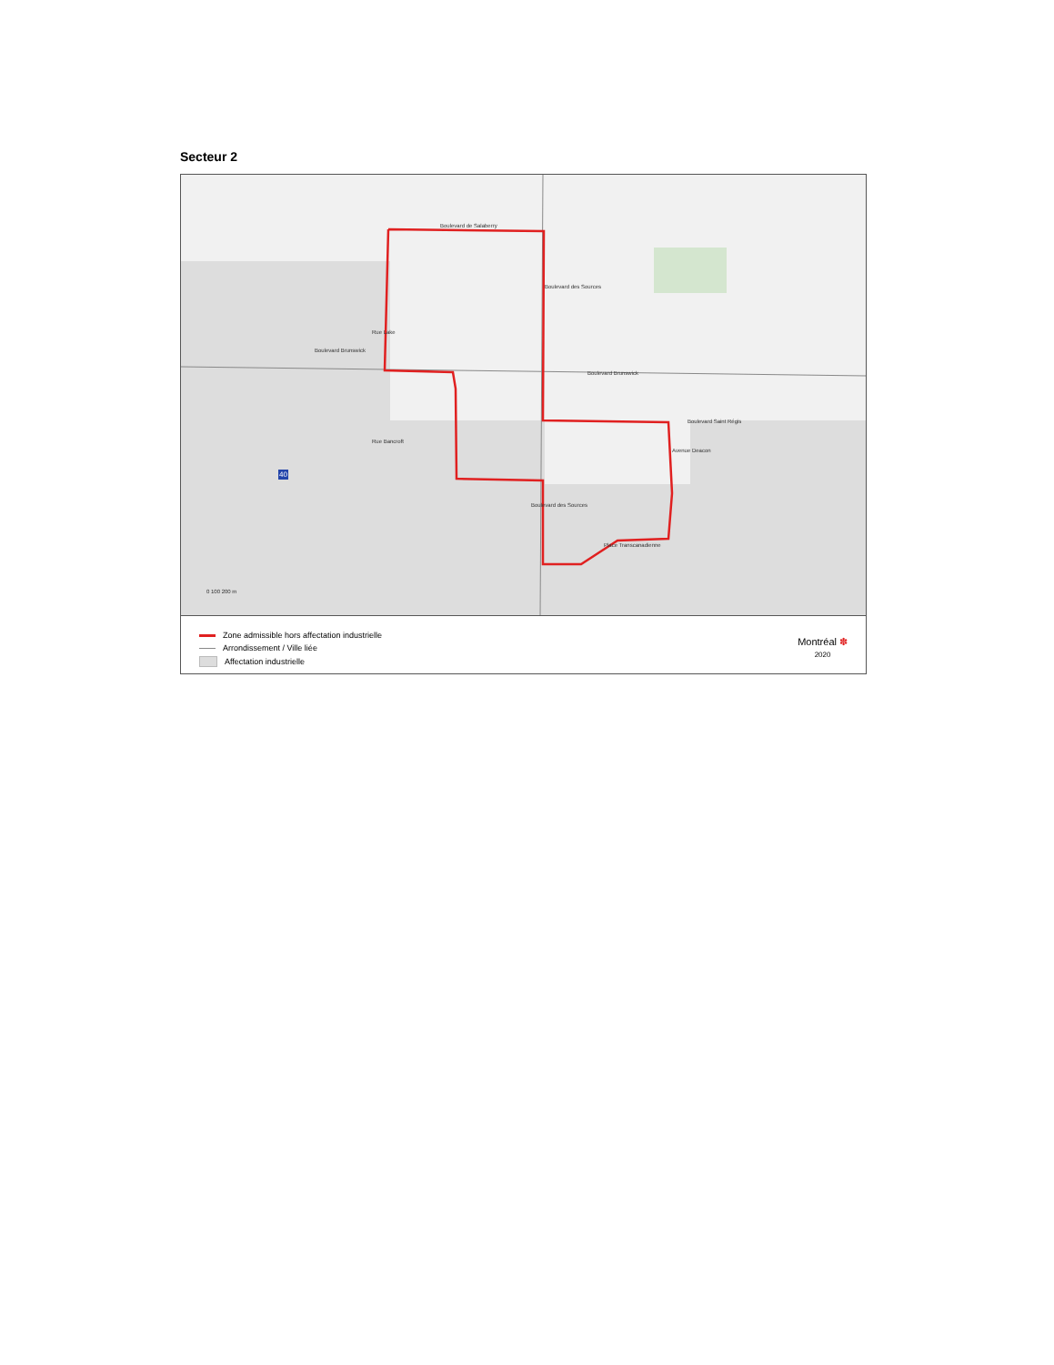Secteur 2
Boulevard de Salaberry
Boulevard Brunswick
Boulevard Brunswick
Boulevard Saint Régis
Place Transcanadienne
Rue Lake
Rue Bancroft
Boulevard des Sources
Boulevard des Sources
Avenue Deacon
40
0 100 200 m
Zone admissible hors affectation industrielle
Arrondissement / Ville liée
Affectation industrielle
Montréal ✽
2020